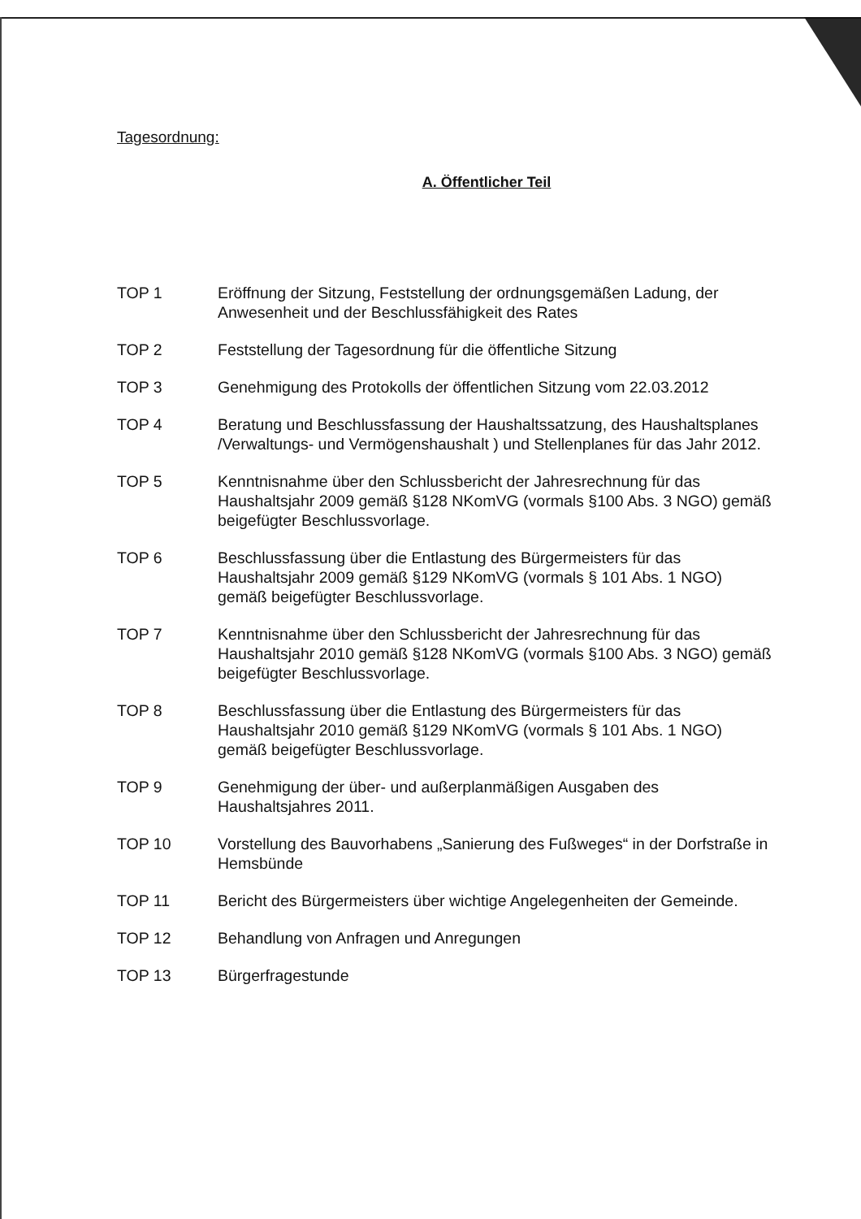Tagesordnung:
A. Öffentlicher Teil
TOP 1 Eröffnung der Sitzung, Feststellung der ordnungsgemäßen Ladung, der Anwesenheit und der Beschlussfähigkeit des Rates
TOP 2 Feststellung der Tagesordnung für die öffentliche Sitzung
TOP 3 Genehmigung des Protokolls der öffentlichen Sitzung vom 22.03.2012
TOP 4 Beratung und Beschlussfassung der Haushaltssatzung, des Haushaltsplanes /Verwaltungs- und Vermögenshaushalt ) und Stellenplanes für das Jahr 2012.
TOP 5 Kenntnisnahme über den Schlussbericht der Jahresrechnung für das Haushaltsjahr 2009 gemäß §128 NKomVG (vormals §100 Abs. 3 NGO) gemäß beigefügter Beschlussvorlage.
TOP 6 Beschlussfassung über die Entlastung des Bürgermeisters für das Haushaltsjahr 2009 gemäß §129 NKomVG (vormals § 101 Abs. 1 NGO) gemäß beigefügter Beschlussvorlage.
TOP 7 Kenntnisnahme über den Schlussbericht der Jahresrechnung für das Haushaltsjahr 2010 gemäß §128 NKomVG (vormals §100 Abs. 3 NGO) gemäß beigefügter Beschlussvorlage.
TOP 8 Beschlussfassung über die Entlastung des Bürgermeisters für das Haushaltsjahr 2010 gemäß §129 NKomVG (vormals § 101 Abs. 1 NGO) gemäß beigefügter Beschlussvorlage.
TOP 9 Genehmigung der über- und außerplanmäßigen Ausgaben des Haushaltsjahres 2011.
TOP 10 Vorstellung des Bauvorhabens „Sanierung des Fußweges“ in der Dorfstraße in Hemsbünde
TOP 11 Bericht des Bürgermeisters über wichtige Angelegenheiten der Gemeinde.
TOP 12 Behandlung von Anfragen und Anregungen
TOP 13 Bürgerfragestunde